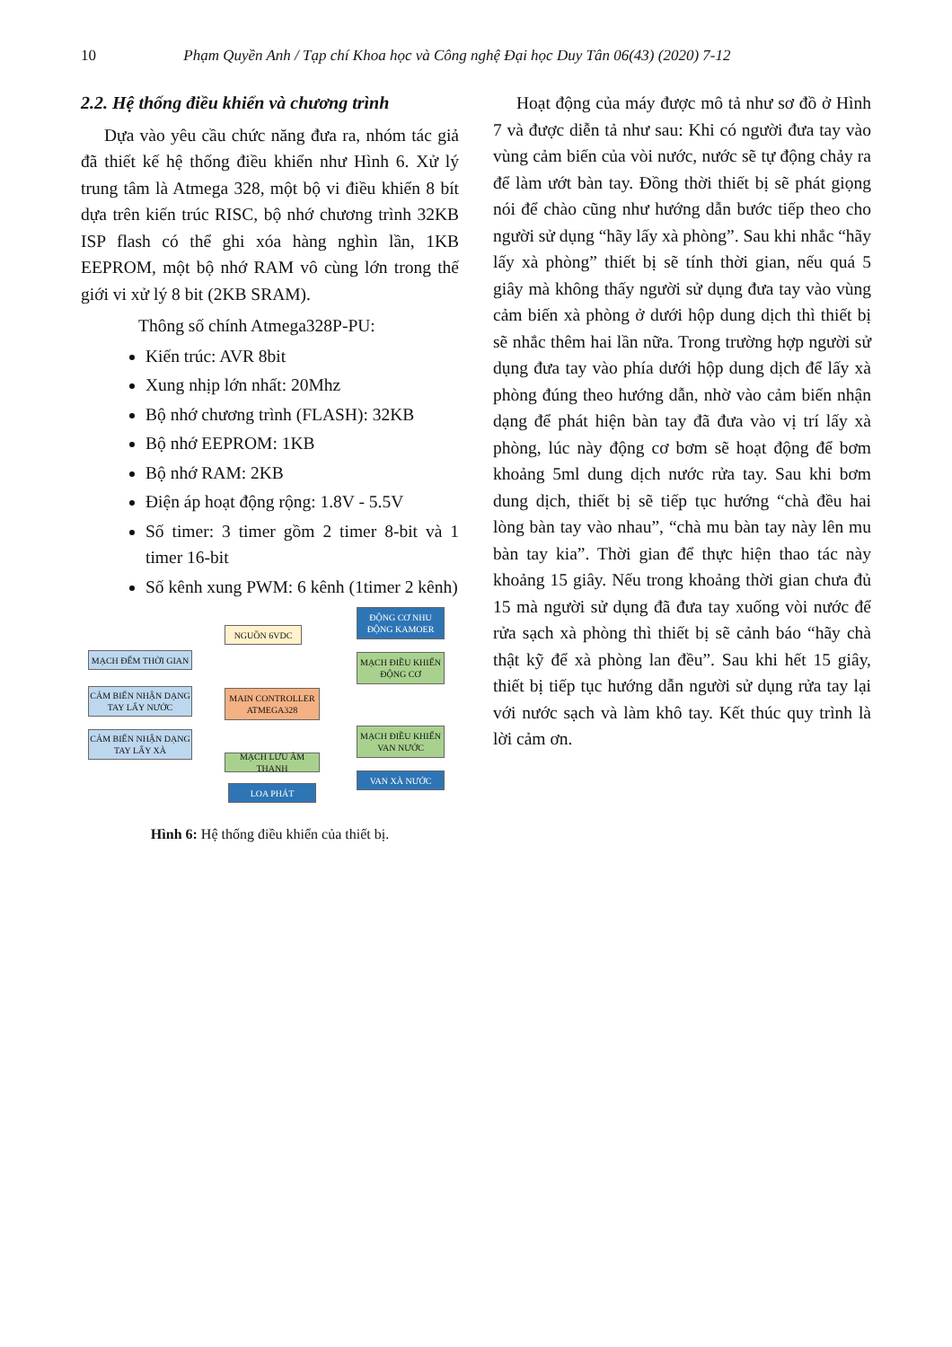10 Phạm Quyền Anh / Tạp chí Khoa học và Công nghệ Đại học Duy Tân 06(43) (2020) 7-12
2.2. Hệ thống điều khiển và chương trình
Dựa vào yêu cầu chức năng đưa ra, nhóm tác giả đã thiết kế hệ thống điều khiển như Hình 6. Xử lý trung tâm là Atmega 328, một bộ vi điều khiển 8 bít dựa trên kiến trúc RISC, bộ nhớ chương trình 32KB ISP flash có thể ghi xóa hàng nghìn lần, 1KB EEPROM, một bộ nhớ RAM vô cùng lớn trong thế giới vi xử lý 8 bit (2KB SRAM).
Thông số chính Atmega328P-PU:
Kiến trúc: AVR 8bit
Xung nhịp lớn nhất: 20Mhz
Bộ nhớ chương trình (FLASH): 32KB
Bộ nhớ EEPROM: 1KB
Bộ nhớ RAM: 2KB
Điện áp hoạt động rộng: 1.8V - 5.5V
Số timer: 3 timer gồm 2 timer 8-bit và 1 timer 16-bit
Số kênh xung PWM: 6 kênh (1timer 2 kênh)
ĐỘNG CƠ NHU ĐỘNG KAMOER
NGUỒN 6VDC
MẠCH ĐẾM THỜI GIAN
MẠCH ĐIỀU KHIỂN ĐỘNG CƠ
CẢM BIẾN NHẬN DẠNG TAY LẤY NƯỚC
MAIN CONTROLLER ATMEGA328
CẢM BIẾN NHẬN DẠNG TAY LẤY XÀ
MẠCH ĐIỀU KHIỂN VAN NƯỚC
MẠCH LƯU ÂM THANH
VAN XÀ NƯỚC
LOA PHÁT
Hình 6: Hệ thống điều khiển của thiết bị.
Hoạt động của máy được mô tả như sơ đồ ở Hình 7 và được diễn tả như sau: Khi có người đưa tay vào vùng cảm biến của vòi nước, nước sẽ tự động chảy ra để làm ướt bàn tay. Đồng thời thiết bị sẽ phát giọng nói để chào cũng như hướng dẫn bước tiếp theo cho người sử dụng “hãy lấy xà phòng”. Sau khi nhắc “hãy lấy xà phòng” thiết bị sẽ tính thời gian, nếu quá 5 giây mà không thấy người sử dụng đưa tay vào vùng cảm biến xà phòng ở dưới hộp dung dịch thì thiết bị sẽ nhắc thêm hai lần nữa. Trong trường hợp người sử dụng đưa tay vào phía dưới hộp dung dịch để lấy xà phòng đúng theo hướng dẫn, nhờ vào cảm biến nhận dạng để phát hiện bàn tay đã đưa vào vị trí lấy xà phòng, lúc này động cơ bơm sẽ hoạt động để bơm khoảng 5ml dung dịch nước rửa tay. Sau khi bơm dung dịch, thiết bị sẽ tiếp tục hướng “chà đều hai lòng bàn tay vào nhau”, “chà mu bàn tay này lên mu bàn tay kia”. Thời gian để thực hiện thao tác này khoảng 15 giây. Nếu trong khoảng thời gian chưa đủ 15 mà người sử dụng đã đưa tay xuống vòi nước để rửa sạch xà phòng thì thiết bị sẽ cảnh báo “hãy chà thật kỹ để xà phòng lan đều”. Sau khi hết 15 giây, thiết bị tiếp tục hướng dẫn người sử dụng rửa tay lại với nước sạch và làm khô tay. Kết thúc quy trình là lời cảm ơn.